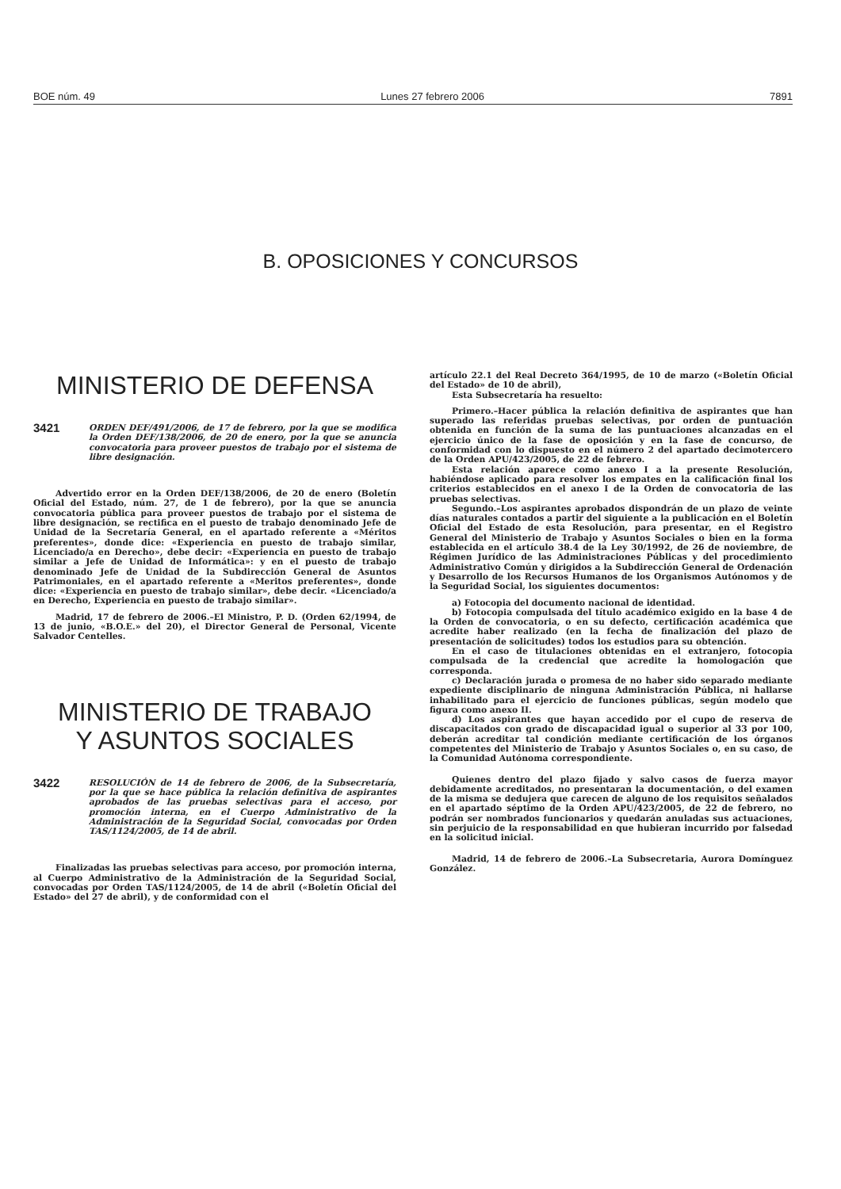BOE núm. 49 Lunes 27 febrero 2006 7891
B. OPOSICIONES Y CONCURSOS
MINISTERIO DE DEFENSA
3421
ORDEN DEF/491/2006, de 17 de febrero, por la que se modifica la Orden DEF/138/2006, de 20 de enero, por la que se anuncia convocatoria para proveer puestos de trabajo por el sistema de libre designación.
Advertido error en la Orden DEF/138/2006, de 20 de enero (Boletín Oficial del Estado, núm. 27, de 1 de febrero), por la que se anuncia convocatoria pública para proveer puestos de trabajo por el sistema de libre designación, se rectifica en el puesto de trabajo denominado Jefe de Unidad de la Secretaría General, en el apartado referente a «Méritos preferentes», donde dice: «Experiencia en puesto de trabajo similar, Licenciado/a en Derecho», debe decir: «Experiencia en puesto de trabajo similar a Jefe de Unidad de Informática»: y en el puesto de trabajo denominado Jefe de Unidad de la Subdirección General de Asuntos Patrimoniales, en el apartado referente a «Meritos preferentes», donde dice: «Experiencia en puesto de trabajo similar», debe decir. «Licenciado/a en Derecho, Experiencia en puesto de trabajo similar».
Madrid, 17 de febrero de 2006.–El Ministro, P. D. (Orden 62/1994, de 13 de junio, «B.O.E.» del 20), el Director General de Personal, Vicente Salvador Centelles.
MINISTERIO DE TRABAJO
Y ASUNTOS SOCIALES
3422
RESOLUCIÓN de 14 de febrero de 2006, de la Subsecretaría, por la que se hace pública la relación definitiva de aspirantes aprobados de las pruebas selectivas para el acceso, por promoción interna, en el Cuerpo Administrativo de la Administración de la Seguridad Social, convocadas por Orden TAS/1124/2005, de 14 de abril.
Finalizadas las pruebas selectivas para acceso, por promoción interna, al Cuerpo Administrativo de la Administración de la Seguridad Social, convocadas por Orden TAS/1124/2005, de 14 de abril («Boletín Oficial del Estado» del 27 de abril), y de conformidad con el
artículo 22.1 del Real Decreto 364/1995, de 10 de marzo («Boletín Oficial del Estado» de 10 de abril),
Esta Subsecretaría ha resuelto:
Primero.–Hacer pública la relación definitiva de aspirantes que han superado las referidas pruebas selectivas, por orden de puntuación obtenida en función de la suma de las puntuaciones alcanzadas en el ejercicio único de la fase de oposición y en la fase de concurso, de conformidad con lo dispuesto en el número 2 del apartado decimotercero de la Orden APU/423/2005, de 22 de febrero.
Esta relación aparece como anexo I a la presente Resolución, habiéndose aplicado para resolver los empates en la calificación final los criterios establecidos en el anexo I de la Orden de convocatoria de las pruebas selectivas.
Segundo.–Los aspirantes aprobados dispondrán de un plazo de veinte días naturales contados a partir del siguiente a la publicación en el Boletín Oficial del Estado de esta Resolución, para presentar, en el Registro General del Ministerio de Trabajo y Asuntos Sociales o bien en la forma establecida en el artículo 38.4 de la Ley 30/1992, de 26 de noviembre, de Régimen Jurídico de las Administraciones Públicas y del procedimiento Administrativo Común y dirigidos a la Subdirección General de Ordenación y Desarrollo de los Recursos Humanos de los Organismos Autónomos y de la Seguridad Social, los siguientes documentos:
a) Fotocopia del documento nacional de identidad.
b) Fotocopia compulsada del título académico exigido en la base 4 de la Orden de convocatoria, o en su defecto, certificación académica que acredite haber realizado (en la fecha de finalización del plazo de presentación de solicitudes) todos los estudios para su obtención.
En el caso de titulaciones obtenidas en el extranjero, fotocopia compulsada de la credencial que acredite la homologación que corresponda.
c) Declaración jurada o promesa de no haber sido separado mediante expediente disciplinario de ninguna Administración Pública, ni hallarse inhabilitado para el ejercicio de funciones públicas, según modelo que figura como anexo II.
d) Los aspirantes que hayan accedido por el cupo de reserva de discapacitados con grado de discapacidad igual o superior al 33 por 100, deberán acreditar tal condición mediante certificación de los órganos competentes del Ministerio de Trabajo y Asuntos Sociales o, en su caso, de la Comunidad Autónoma correspondiente.
Quienes dentro del plazo fijado y salvo casos de fuerza mayor debidamente acreditados, no presentaran la documentación, o del examen de la misma se dedujera que carecen de alguno de los requisitos señalados en el apartado séptimo de la Orden APU/423/2005, de 22 de febrero, no podrán ser nombrados funcionarios y quedarán anuladas sus actuaciones, sin perjuicio de la responsabilidad en que hubieran incurrido por falsedad en la solicitud inicial.
Madrid, 14 de febrero de 2006.–La Subsecretaria, Aurora Domínguez González.